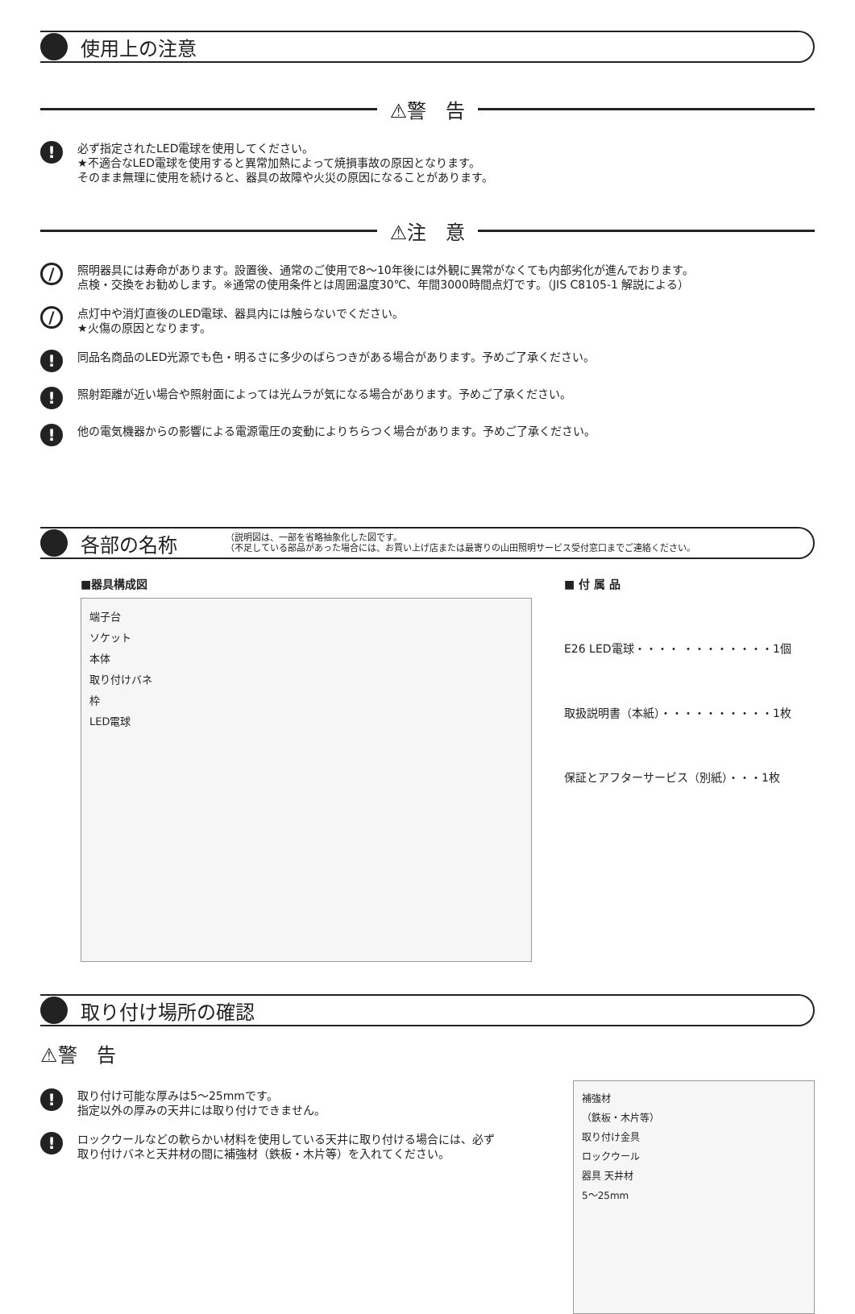使用上の注意
⚠警　告
!
必ず指定されたLED電球を使用してください。
★不適合なLED電球を使用すると異常加熱によって焼損事故の原因となります。
そのまま無理に使用を続けると、器具の故障や火災の原因になることがあります。
⚠注　意
/
照明器具には寿命があります。設置後、通常のご使用で8～10年後には外観に異常がなくても内部劣化が進んでおります。
点検・交換をお勧めします。※通常の使用条件とは周囲温度30℃、年間3000時間点灯です。（JIS C8105-1 解説による）
/
点灯中や消灯直後のLED電球、器具内には触らないでください。
★火傷の原因となります。
!
同品名商品のLED光源でも色・明るさに多少のばらつきがある場合があります。予めご了承ください。
!
照射距離が近い場合や照射面によっては光ムラが気になる場合があります。予めご了承ください。
!
他の電気機器からの影響による電源電圧の変動によりちらつく場合があります。予めご了承ください。
各部の名称
（説明図は、一部を省略抽象化した図です。
（不足している部品があった場合には、お買い上げ店または最寄りの山田照明サービス受付窓口までご連絡ください。
■器具構成図
端子台
ソケット
本体
取り付けバネ
枠
LED電球
■ 付 属 品
E26 LED電球・・・・ ・・・・・・・・1個
取扱説明書（本紙）・・・・・・・・・・1枚
保証とアフターサービス（別紙）・・・1枚
取り付け場所の確認
⚠警　告
!
取り付け可能な厚みは5～25mmです。
指定以外の厚みの天井には取り付けできません。
!
ロックウールなどの軟らかい材料を使用している天井に取り付ける場合には、必ず
取り付けバネと天井材の間に補強材（鉄板・木片等）を入れてください。
補強材
（鉄板・木片等）
取り付け金具
ロックウール
器具 天井材
5～25mm